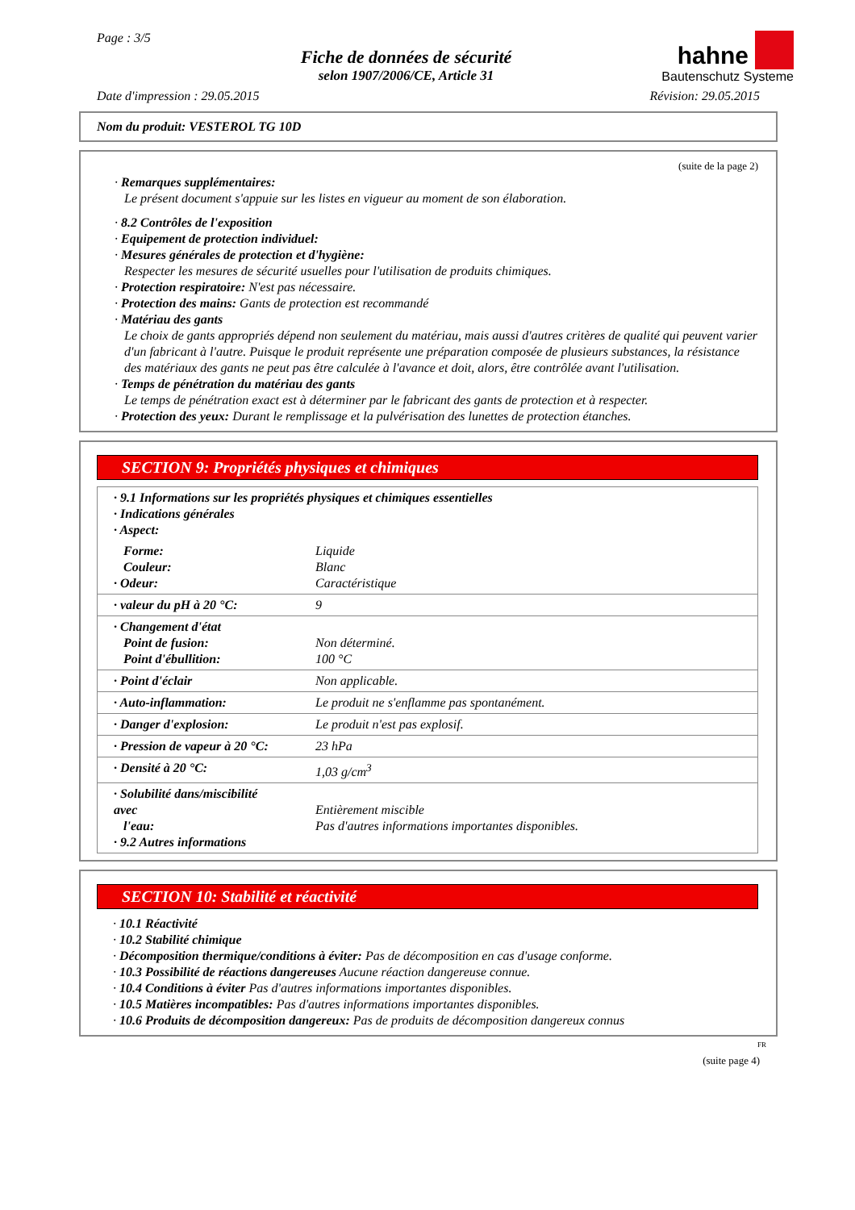Page : 3/5
Fiche de données de sécurité
selon 1907/2006/CE, Article 31
hahne
Bautenschutz Systeme
Date d'impression : 29.05.2015 Révision: 29.05.2015
Nom du produit: VESTEROL TG 10D
(suite de la page 2)
· Remarques supplémentaires:
Le présent document s'appuie sur les listes en vigueur au moment de son élaboration.
· 8.2 Contrôles de l'exposition
· Equipement de protection individuel:
· Mesures générales de protection et d'hygiène:
Respecter les mesures de sécurité usuelles pour l'utilisation de produits chimiques.
· Protection respiratoire: N'est pas nécessaire.
· Protection des mains: Gants de protection est recommandé
· Matériau des gants
Le choix de gants appropriés dépend non seulement du matériau, mais aussi d'autres critères de qualité qui peuvent varier d'un fabricant à l'autre. Puisque le produit représente une préparation composée de plusieurs substances, la résistance des matériaux des gants ne peut pas être calculée à l'avance et doit, alors, être contrôlée avant l'utilisation.
· Temps de pénétration du matériau des gants
Le temps de pénétration exact est à déterminer par le fabricant des gants de protection et à respecter.
· Protection des yeux: Durant le remplissage et la pulvérisation des lunettes de protection étanches.
SECTION 9: Propriétés physiques et chimiques
| · 9.1 Informations sur les propriétés physiques et chimiques essentielles · Indications générales · Aspect: | |
| Forme: Couleur: · Odeur: | Liquide Blanc Caractéristique |
| · valeur du pH à 20 °C: | 9 |
| · Changement d'état Point de fusion: Point d'ébullition: | Non déterminé. 100 °C |
| · Point d'éclair | Non applicable. |
| · Auto-inflammation: | Le produit ne s'enflamme pas spontanément. |
| · Danger d'explosion: | Le produit n'est pas explosif. |
| · Pression de vapeur à 20 °C: | 23 hPa |
| · Densité à 20 °C: | 1,03 g/cm<sup>3</sup> |
| · Solubilité dans/miscibilité avec l'eau: · 9.2 Autres informations | Entièrement miscible Pas d'autres informations importantes disponibles. |
SECTION 10: Stabilité et réactivité
· 10.1 Réactivité
· 10.2 Stabilité chimique
· Décomposition thermique/conditions à éviter: Pas de décomposition en cas d'usage conforme.
· 10.3 Possibilité de réactions dangereuses Aucune réaction dangereuse connue.
· 10.4 Conditions à éviter Pas d'autres informations importantes disponibles.
· 10.5 Matières incompatibles: Pas d'autres informations importantes disponibles.
· 10.6 Produits de décomposition dangereux: Pas de produits de décomposition dangereux connus
FR
(suite page 4)